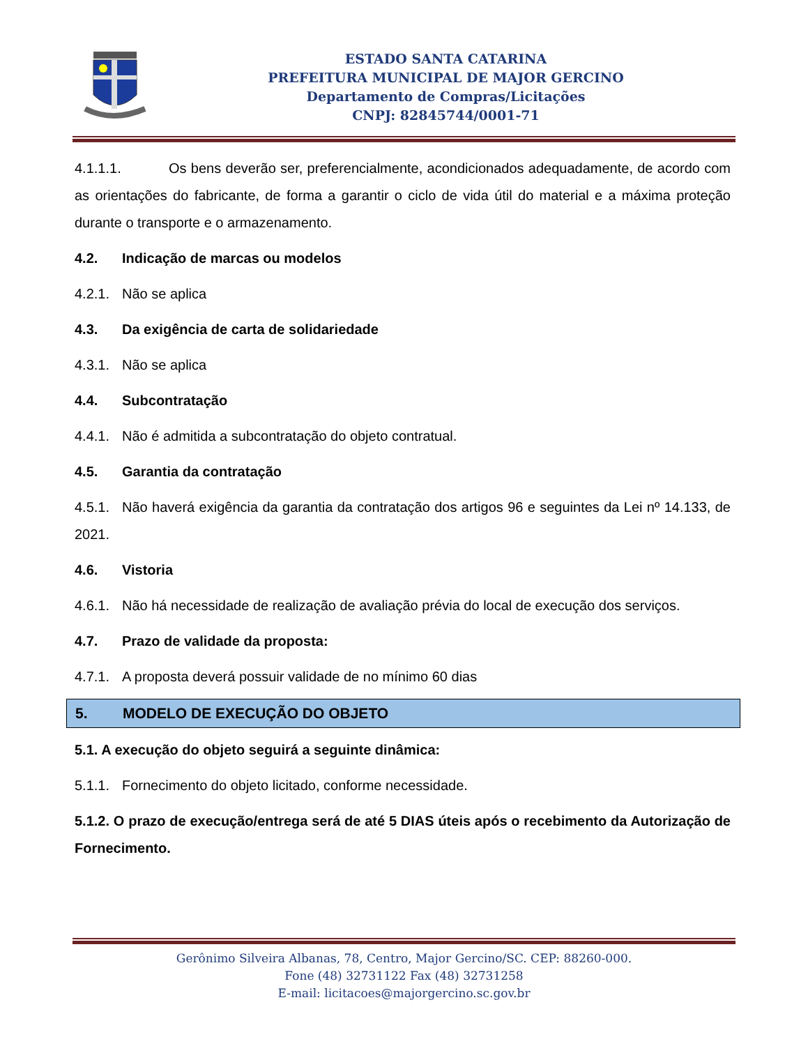ESTADO SANTA CATARINA
PREFEITURA MUNICIPAL DE MAJOR GERCINO
Departamento de Compras/Licitações
CNPJ: 82845744/0001-71
4.1.1.1. Os bens deverão ser, preferencialmente, acondicionados adequadamente, de acordo com as orientações do fabricante, de forma a garantir o ciclo de vida útil do material e a máxima proteção durante o transporte e o armazenamento.
4.2. Indicação de marcas ou modelos
4.2.1. Não se aplica
4.3. Da exigência de carta de solidariedade
4.3.1. Não se aplica
4.4. Subcontratação
4.4.1. Não é admitida a subcontratação do objeto contratual.
4.5. Garantia da contratação
4.5.1. Não haverá exigência da garantia da contratação dos artigos 96 e seguintes da Lei nº 14.133, de 2021.
4.6. Vistoria
4.6.1. Não há necessidade de realização de avaliação prévia do local de execução dos serviços.
4.7. Prazo de validade da proposta:
4.7.1. A proposta deverá possuir validade de no mínimo 60 dias
5. MODELO DE EXECUÇÃO DO OBJETO
5.1. A execução do objeto seguirá a seguinte dinâmica:
5.1.1. Fornecimento do objeto licitado, conforme necessidade.
5.1.2. O prazo de execução/entrega será de até 5 DIAS úteis após o recebimento da Autorização de Fornecimento.
Gerônimo Silveira Albanas, 78, Centro, Major Gercino/SC. CEP: 88260-000.
Fone (48) 32731122 Fax (48) 32731258
E-mail: licitacoes@majorgercino.sc.gov.br